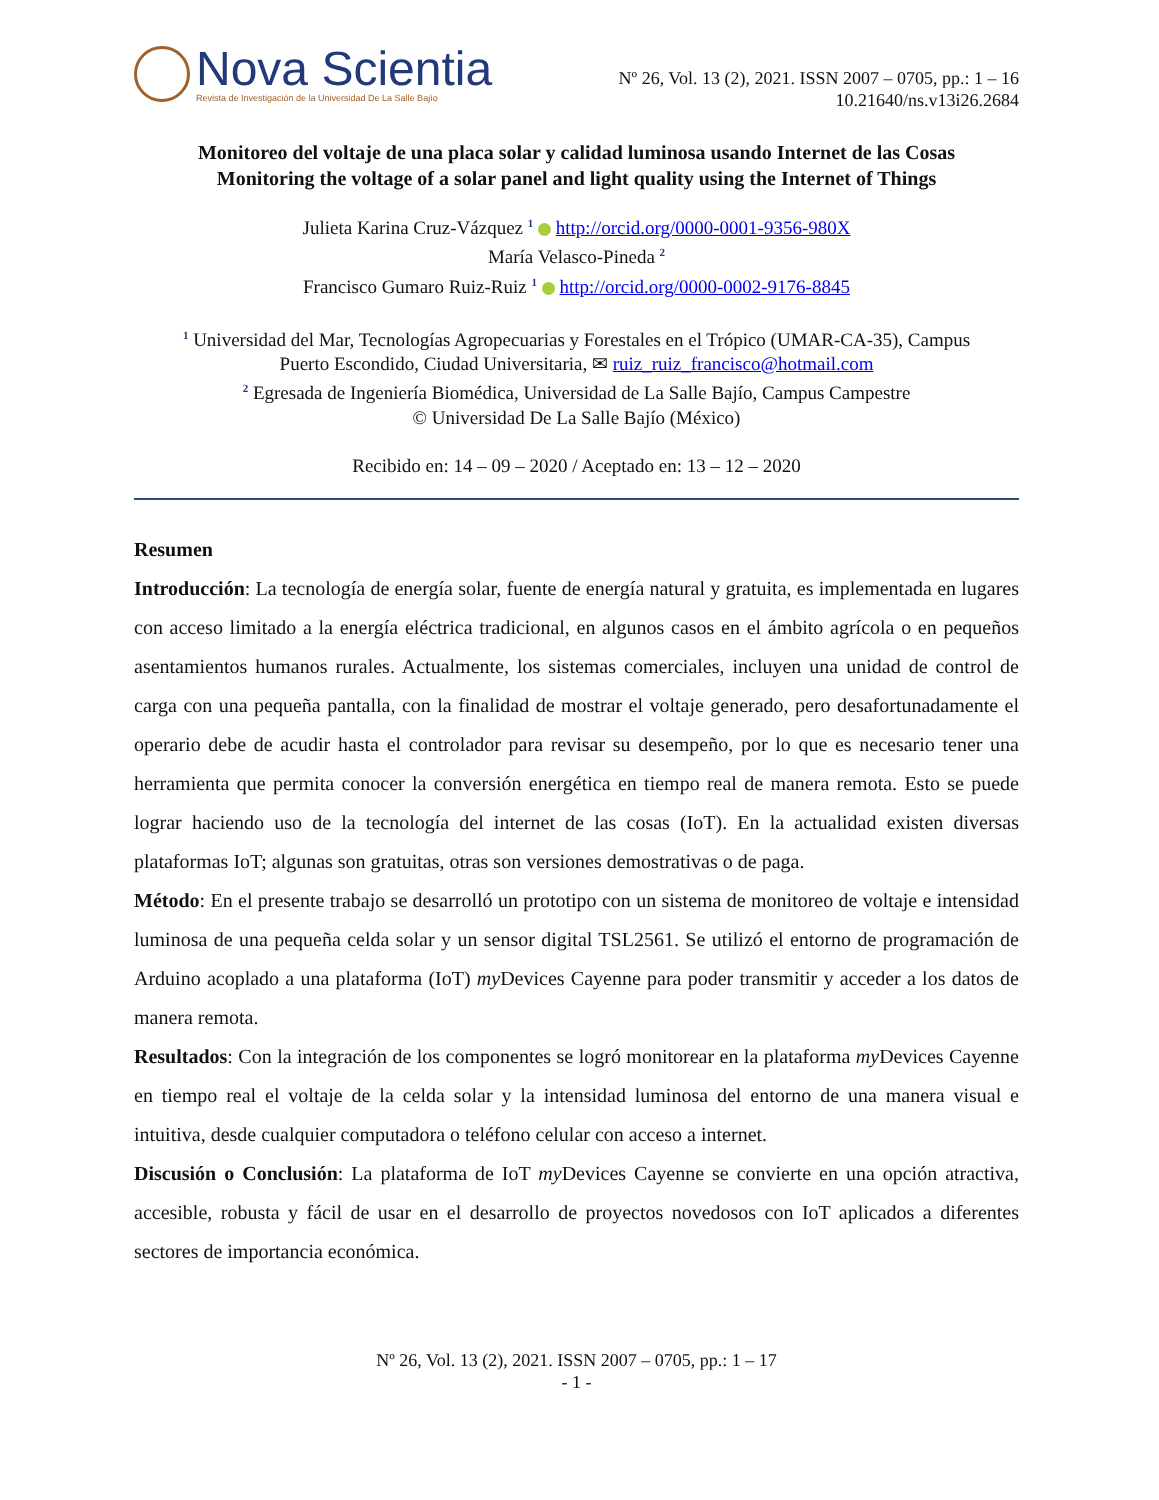Nova Scientia
Revista de Investigación de la Universidad De La Salle Bajío
Nº 26, Vol. 13 (2), 2021. ISSN 2007 – 0705, pp.: 1 – 16
10.21640/ns.v13i26.2684
Monitoreo del voltaje de una placa solar y calidad luminosa usando Internet de las Cosas
Monitoring the voltage of a solar panel and light quality using the Internet of Things
Julieta Karina Cruz-Vázquez <sup>1</sup> http://orcid.org/0000-0001-9356-980X
María Velasco-Pineda <sup>2</sup>
Francisco Gumaro Ruiz-Ruiz <sup>1</sup> http://orcid.org/0000-0002-9176-8845
<sup>1</sup> Universidad del Mar, Tecnologías Agropecuarias y Forestales en el Trópico (UMAR-CA-35), Campus
Puerto Escondido, Ciudad Universitaria, ✉ ruiz_ruiz_francisco@hotmail.com
<sup>2</sup> Egresada de Ingeniería Biomédica, Universidad de La Salle Bajío, Campus Campestre
© Universidad De La Salle Bajío (México)
Recibido en: 14 – 09 – 2020 / Aceptado en: 13 – 12 – 2020
Resumen
Introducción: La tecnología de energía solar, fuente de energía natural y gratuita, es implementada en lugares con acceso limitado a la energía eléctrica tradicional, en algunos casos en el ámbito agrícola o en pequeños asentamientos humanos rurales. Actualmente, los sistemas comerciales, incluyen una unidad de control de carga con una pequeña pantalla, con la finalidad de mostrar el voltaje generado, pero desafortunadamente el operario debe de acudir hasta el controlador para revisar su desempeño, por lo que es necesario tener una herramienta que permita conocer la conversión energética en tiempo real de manera remota. Esto se puede lograr haciendo uso de la tecnología del internet de las cosas (IoT). En la actualidad existen diversas plataformas IoT; algunas son gratuitas, otras son versiones demostrativas o de paga.
Método: En el presente trabajo se desarrolló un prototipo con un sistema de monitoreo de voltaje e intensidad luminosa de una pequeña celda solar y un sensor digital TSL2561. Se utilizó el entorno de programación de Arduino acoplado a una plataforma (IoT) my Devices Cayenne para poder transmitir y acceder a los datos de manera remota.
Resultados: Con la integración de los componentes se logró monitorear en la plataforma my Devices Cayenne en tiempo real el voltaje de la celda solar y la intensidad luminosa del entorno de una manera visual e intuitiva, desde cualquier computadora o teléfono celular con acceso a internet.
Discusión o Conclusión: La plataforma de IoT my Devices Cayenne se convierte en una opción atractiva, accesible, robusta y fácil de usar en el desarrollo de proyectos novedosos con IoT aplicados a diferentes sectores de importancia económica.
Nº 26, Vol. 13 (2), 2021. ISSN 2007 – 0705, pp.: 1 – 17
- 1 -